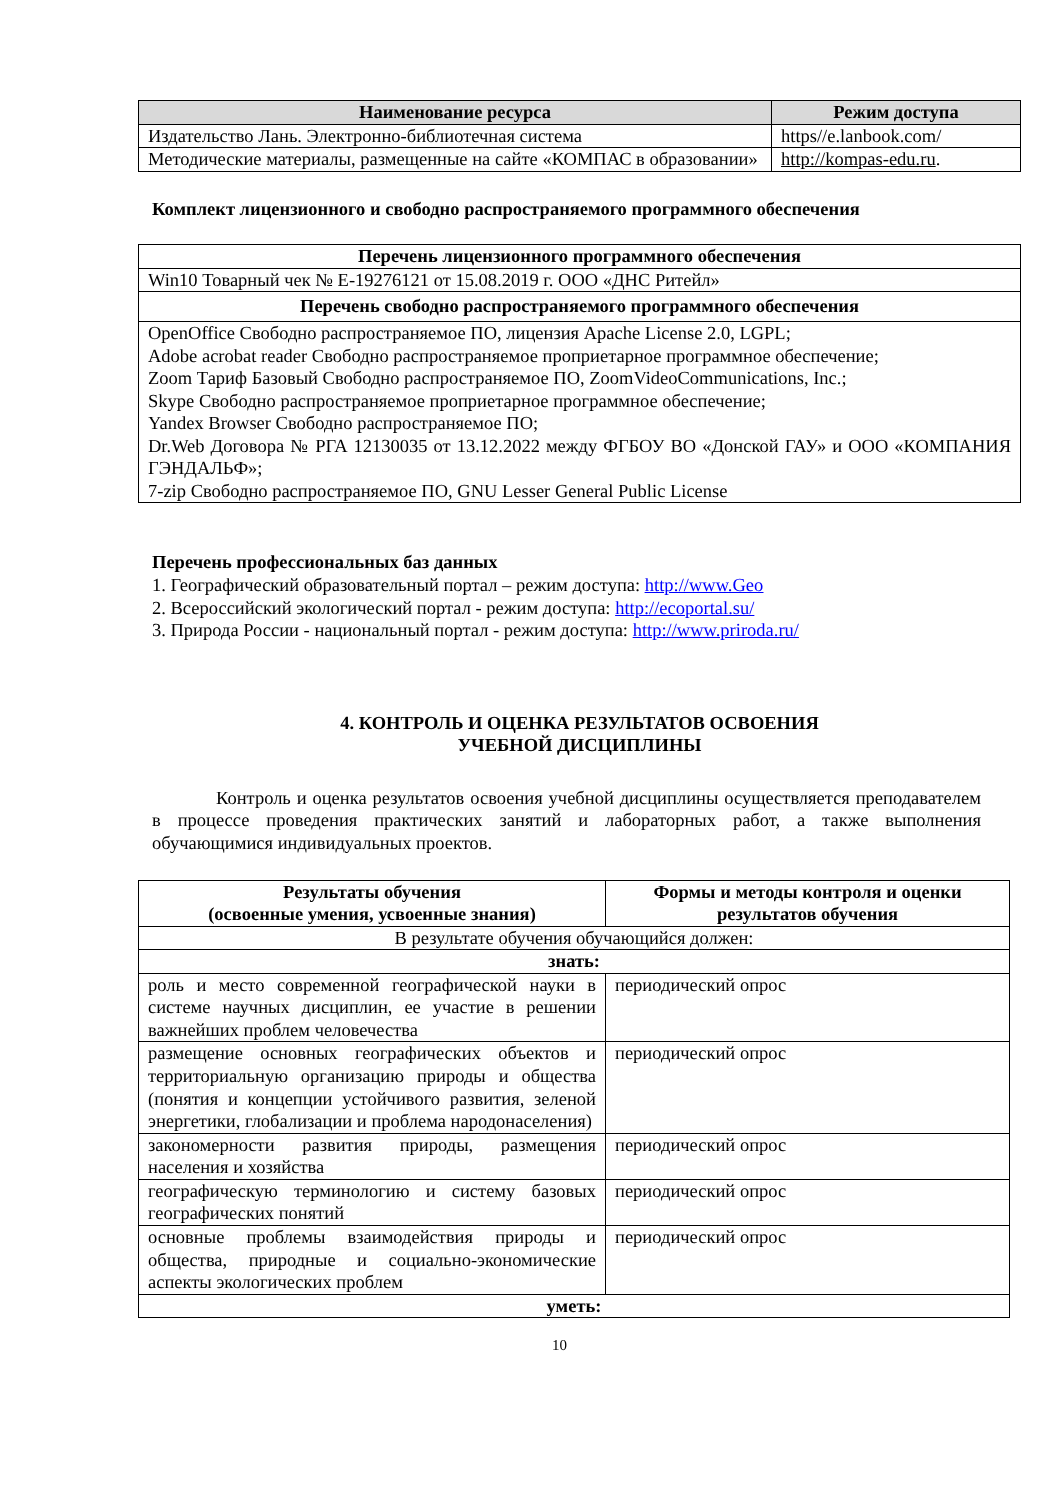| Наименование ресурса | Режим доступа |
| --- | --- |
| Издательство Лань. Электронно-библиотечная система | https//e.lanbook.com/ |
| Методические материалы, размещенные на сайте «КОМПАС в образовании» | http://kompas-edu.ru . |
Комплект лицензионного и свободно распространяемого программного обеспечения
| Перечень лицензионного программного обеспечения |
| --- |
| Win10 Товарный чек № Е-19276121 от 15.08.2019 г. ООО «ДНС Ритейл» |
| Перечень свободно распространяемого программного обеспечения |
| OpenOffice Свободно распространяемое ПО, лицензия Apache License 2.0, LGPL; Adobe acrobat reader Свободно распространяемое проприетарное программное обеспечение; Zoom Тариф Базовый Свободно распространяемое ПО, ZoomVideoCommunications, Inc.; Skype Свободно распространяемое проприетарное программное обеспечение; Yandex Browser Свободно распространяемое ПО; Dr.Web Договора № РГА 12130035 от 13.12.2022 между ФГБОУ ВО «Донской ГАУ» и ООО «КОМПАНИЯ ГЭНДАЛЬФ»; 7-zip Свободно распространяемое ПО, GNU Lesser General Public License |
Перечень профессиональных баз данных
1. Географический образовательный портал – режим доступа: http://www.Geo
2. Всероссийский экологический портал - режим доступа: http://ecoportal.su/
3. Природа России - национальный портал - режим доступа: http://www.priroda.ru/
4. КОНТРОЛЬ И ОЦЕНКА РЕЗУЛЬТАТОВ ОСВОЕНИЯ
УЧЕБНОЙ ДИСЦИПЛИНЫ
Контроль и оценка результатов освоения учебной дисциплины осуществляется преподавателем в процессе проведения практических занятий и лабораторных работ, а также выполнения обучающимися индивидуальных проектов.
| Результаты обучения (освоенные умения, усвоенные знания) | Формы и методы контроля и оценки результатов обучения |
| --- | --- |
| В результате обучения обучающийся должен: | |
| знать: | |
| роль и место современной географической науки в системе научных дисциплин, ее участие в решении важнейших проблем человечества | периодический опрос |
| размещение основных географических объектов и территориальную организацию природы и общества (понятия и концепции устойчивого развития, зеленой энергетики, глобализации и проблема народонаселения) | периодический опрос |
| закономерности развития природы, размещения населения и хозяйства | периодический опрос |
| географическую терминологию и систему базовых географических понятий | периодический опрос |
| основные проблемы взаимодействия природы и общества, природные и социально-экономические аспекты экологических проблем | периодический опрос |
| уметь: | |
10